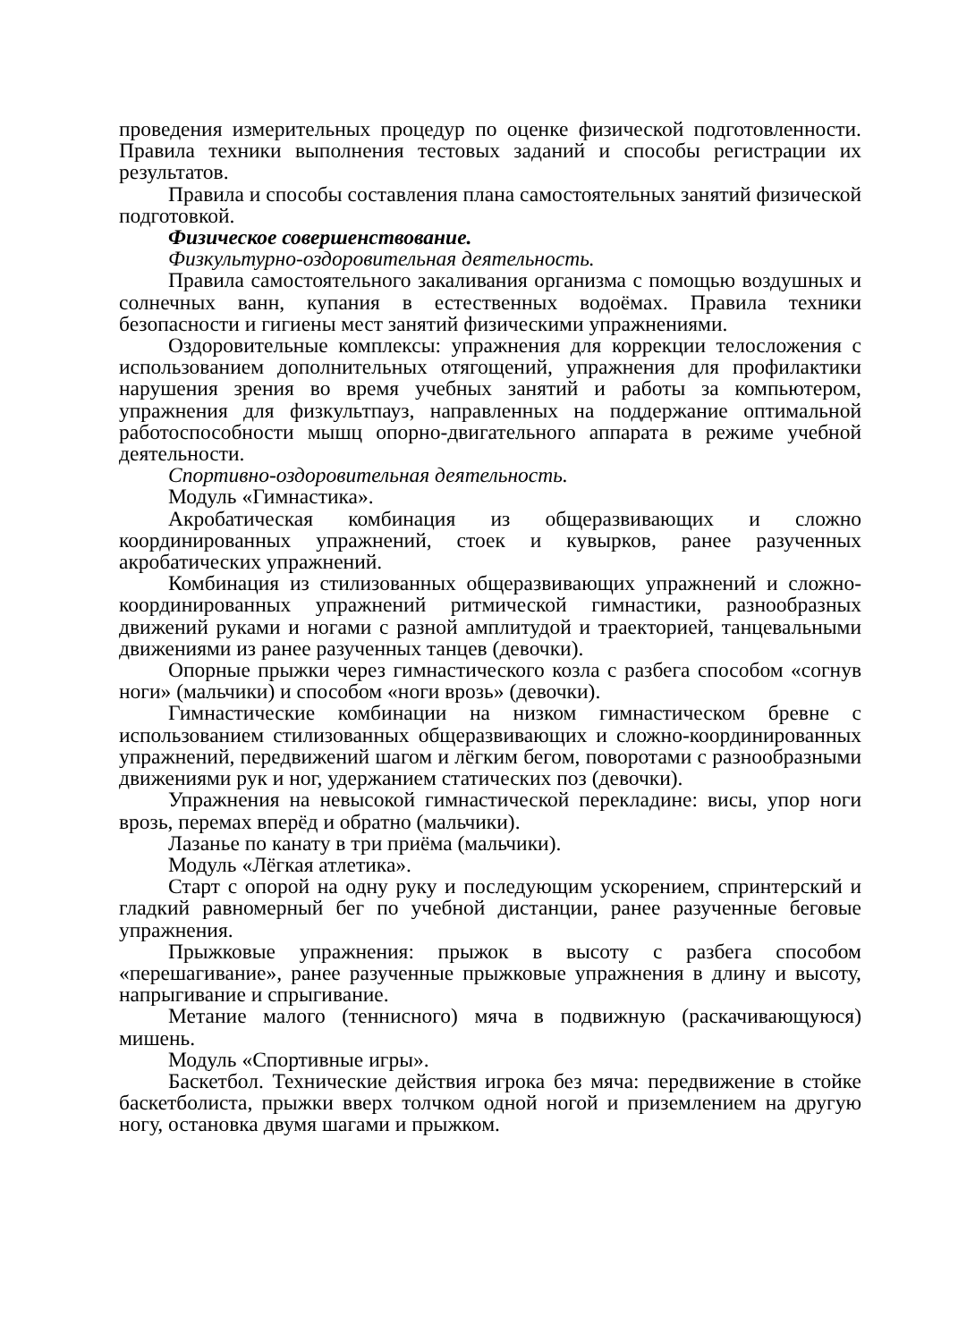проведения измерительных процедур по оценке физической подготовленности. Правила техники выполнения тестовых заданий и способы регистрации их результатов.
Правила и способы составления плана самостоятельных занятий физической подготовкой.
Физическое совершенствование.
Физкультурно-оздоровительная деятельность.
Правила самостоятельного закаливания организма с помощью воздушных и солнечных ванн, купания в естественных водоёмах. Правила техники безопасности и гигиены мест занятий физическими упражнениями.
Оздоровительные комплексы: упражнения для коррекции телосложения с использованием дополнительных отягощений, упражнения для профилактики нарушения зрения во время учебных занятий и работы за компьютером, упражнения для физкультпауз, направленных на поддержание оптимальной работоспособности мышц опорно-двигательного аппарата в режиме учебной деятельности.
Спортивно-оздоровительная деятельность.
Модуль «Гимнастика».
Акробатическая комбинация из общеразвивающих и сложно координированных упражнений, стоек и кувырков, ранее разученных акробатических упражнений.
Комбинация из стилизованных общеразвивающих упражнений и сложно-координированных упражнений ритмической гимнастики, разнообразных движений руками и ногами с разной амплитудой и траекторией, танцевальными движениями из ранее разученных танцев (девочки).
Опорные прыжки через гимнастического козла с разбега способом «согнув ноги» (мальчики) и способом «ноги врозь» (девочки).
Гимнастические комбинации на низком гимнастическом бревне с использованием стилизованных общеразвивающих и сложно-координированных упражнений, передвижений шагом и лёгким бегом, поворотами с разнообразными движениями рук и ног, удержанием статических поз (девочки).
Упражнения на невысокой гимнастической перекладине: висы, упор ноги врозь, перемах вперёд и обратно (мальчики).
Лазанье по канату в три приёма (мальчики).
Модуль «Лёгкая атлетика».
Старт с опорой на одну руку и последующим ускорением, спринтерский и гладкий равномерный бег по учебной дистанции, ранее разученные беговые упражнения.
Прыжковые упражнения: прыжок в высоту с разбега способом «перешагивание», ранее разученные прыжковые упражнения в длину и высоту, напрыгивание и спрыгивание.
Метание малого (теннисного) мяча в подвижную (раскачивающуюся) мишень.
Модуль «Спортивные игры».
Баскетбол. Технические действия игрока без мяча: передвижение в стойке баскетболиста, прыжки вверх толчком одной ногой и приземлением на другую ногу, остановка двумя шагами и прыжком.